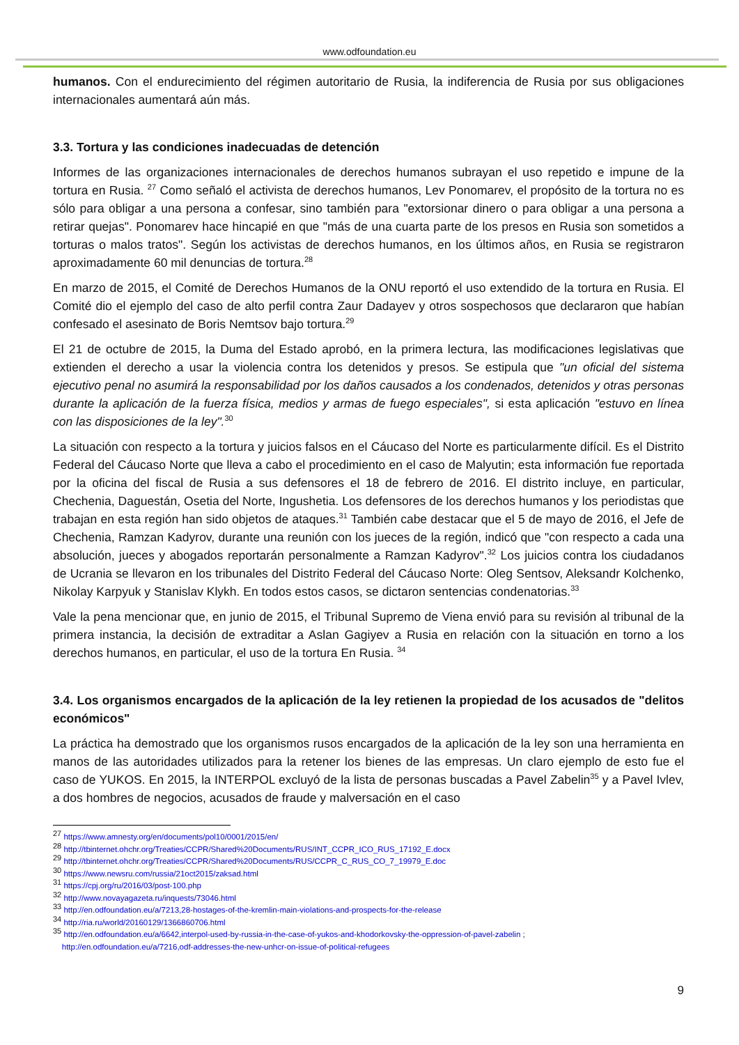www.odfoundation.eu
humanos. Con el endurecimiento del régimen autoritario de Rusia, la indiferencia de Rusia por sus obligaciones internacionales aumentará aún más.
3.3. Tortura y las condiciones inadecuadas de detención
Informes de las organizaciones internacionales de derechos humanos subrayan el uso repetido e impune de la tortura en Rusia. <sup>27</sup> Como señaló el activista de derechos humanos, Lev Ponomarev, el propósito de la tortura no es sólo para obligar a una persona a confesar, sino también para "extorsionar dinero o para obligar a una persona a retirar quejas". Ponomarev hace hincapié en que "más de una cuarta parte de los presos en Rusia son sometidos a torturas o malos tratos". Según los activistas de derechos humanos, en los últimos años, en Rusia se registraron aproximadamente 60 mil denuncias de tortura.<sup>28</sup>
En marzo de 2015, el Comité de Derechos Humanos de la ONU reportó el uso extendido de la tortura en Rusia. El Comité dio el ejemplo del caso de alto perfil contra Zaur Dadayev y otros sospechosos que declararon que habían confesado el asesinato de Boris Nemtsov bajo tortura.<sup>29</sup>
El 21 de octubre de 2015, la Duma del Estado aprobó, en la primera lectura, las modificaciones legislativas que extienden el derecho a usar la violencia contra los detenidos y presos. Se estipula que "un oficial del sistema ejecutivo penal no asumirá la responsabilidad por los daños causados a los condenados, detenidos y otras personas durante la aplicación de la fuerza física, medios y armas de fuego especiales", si esta aplicación "estuvo en línea con las disposiciones de la ley".<sup>30</sup>
La situación con respecto a la tortura y juicios falsos en el Cáucaso del Norte es particularmente difícil. Es el Distrito Federal del Cáucaso Norte que lleva a cabo el procedimiento en el caso de Malyutin; esta información fue reportada por la oficina del fiscal de Rusia a sus defensores el 18 de febrero de 2016. El distrito incluye, en particular, Chechenia, Daguestán, Osetia del Norte, Ingushetia. Los defensores de los derechos humanos y los periodistas que trabajan en esta región han sido objetos de ataques.<sup>31</sup> También cabe destacar que el 5 de mayo de 2016, el Jefe de Chechenia, Ramzan Kadyrov, durante una reunión con los jueces de la región, indicó que "con respecto a cada una absolución, jueces y abogados reportarán personalmente a Ramzan Kadyrov".<sup>32</sup> Los juicios contra los ciudadanos de Ucrania se llevaron en los tribunales del Distrito Federal del Cáucaso Norte: Oleg Sentsov, Aleksandr Kolchenko, Nikolay Karpyuk y Stanislav Klykh. En todos estos casos, se dictaron sentencias condenatorias.<sup>33</sup>
Vale la pena mencionar que, en junio de 2015, el Tribunal Supremo de Viena envió para su revisión al tribunal de la primera instancia, la decisión de extraditar a Aslan Gagiyev a Rusia en relación con la situación en torno a los derechos humanos, en particular, el uso de la tortura En Rusia. <sup>34</sup>
3.4. Los organismos encargados de la aplicación de la ley retienen la propiedad de los acusados de "delitos económicos"
La práctica ha demostrado que los organismos rusos encargados de la aplicación de la ley son una herramienta en manos de las autoridades utilizados para la retener los bienes de las empresas. Un claro ejemplo de esto fue el caso de YUKOS. En 2015, la INTERPOL excluyó de la lista de personas buscadas a Pavel Zabelin<sup>35</sup> y a Pavel Ivlev, a dos hombres de negocios, acusados de fraude y malversación en el caso
<sup>27</sup> https://www.amnesty.org/en/documents/pol10/0001/2015/en/
<sup>28</sup> http://tbinternet.ohchr.org/Treaties/CCPR/Shared%20Documents/RUS/INT_CCPR_ICO_RUS_17192_E.docx
<sup>29</sup> http://tbinternet.ohchr.org/Treaties/CCPR/Shared%20Documents/RUS/CCPR_C_RUS_CO_7_19979_E.doc
<sup>30</sup> https://www.newsru.com/russia/21oct2015/zaksad.html
<sup>31</sup> https://cpj.org/ru/2016/03/post-100.php
<sup>32</sup> http://www.novayagazeta.ru/inquests/73046.html
<sup>33</sup> http://en.odfoundation.eu/a/7213,28-hostages-of-the-kremlin-main-violations-and-prospects-for-the-release
<sup>34</sup> http://ria.ru/world/20160129/1366860706.html
<sup>35</sup> http://en.odfoundation.eu/a/6642,interpol-used-by-russia-in-the-case-of-yukos-and-khodorkovsky-the-oppression-of-pavel-zabelin ;
http://en.odfoundation.eu/a/7216,odf-addresses-the-new-unhcr-on-issue-of-political-refugees
9